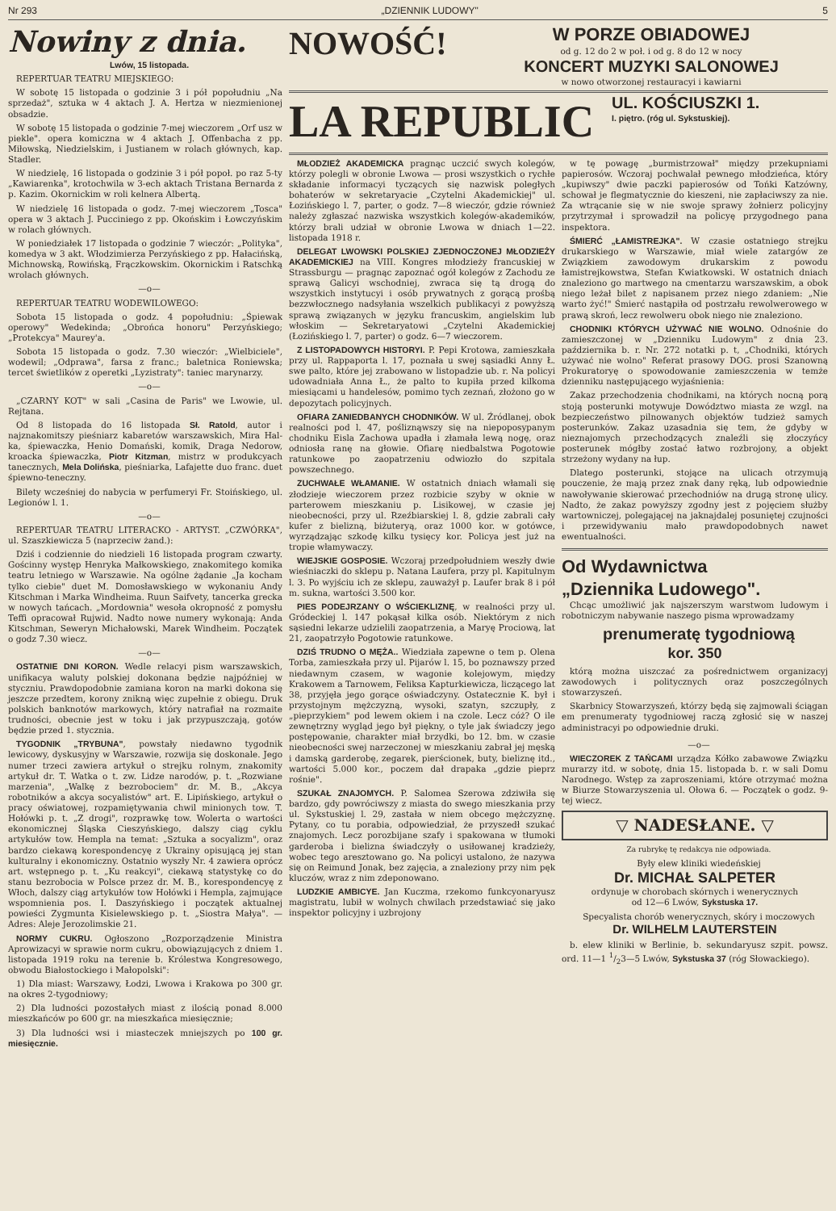Nr 293 „DZIENNIK LUDOWY" 5
Nowiny z dnia.
Lwów, 15 listopada.
REPERTUAR TEATRU MIEJSKIEGO:
W sobotę 15 listopada o godzinie 3 i pół popołudniu „Na sprzedaż", sztuka w 4 aktach J. A. Hertza w niezmienionej obsadzie.
W sobotę 15 listopada o godzinie 7-mej wieczorem „Orf usz w piekle". opera komiczna w 4 aktach J. Offenbacha z pp. Miłowską, Niedzielskim, i Justianem w rolach głównych, kap. Stadler.
W niedzielę, 16 listopada o godzinie 3 i pół popoł. po raz 5-ty „Kawiarenka", krotochwila w 3-ech aktach Tristana Bernarda z p. Kazim. Okornickim w roli kelnera Albertą.
W niedzielę 16 listopada o godz. 7-mej wieczorem „Tosca" opera w 3 aktach J. Pucciniego z pp. Okońskim i Łowczyńskim w rolach głównych.
W poniedziałek 17 listopada o godzinie 7 wieczór: „Polityka", komedya w 3 akt. Włodzimierza Perzyńskiego z pp. Hałacińską, Michnowską, Rowińską, Frączkowskim. Okornickim i Ratschką wrolach głównych.
—o—
REPERTUAR TEATRU WODEWILOWEGO:
Sobota 15 listopada o godz. 4 popołudniu: „Śpiewak operowy" Wedekinda; „Obrońca honoru" Perzyńskiego; „Protekcya" Maurey'a.
Sobota 15 listopada o godz. 7.30 wieczór: „Wielbiciele", wodewil; „Odprawa", farsa z franc.; baletnica Roniewska; tercet świetlików z operetki „Lyzistraty": taniec marynarzy.
—o—
„CZARNY KOT" w sali „Casina de Paris" we Lwowie, ul. Rejtana.
Od 8 listopada do 16 listopada Sł. Ratold, autor i najznakomitszy pieśniarz kabaretów warszawskich, Mira Hal-ka, śpiewaczka, Henio Domański, komik, Draga Nedorow, kroacka śpiewaczka, Piotr Kitzman, mistrz w produkcyach tanecznych, Mela Dolińska, pieśniarka, Lafajette duo franc. duet śpiewno-teneczny.
Bilety wcześniej do nabycia w perfumeryi Fr. Stoińskiego, ul. Legionów l. 1.
—o—
REPERTUAR TEATRU LITERACKO - ARTYST. „CZWÓRKA", ul. Szaszkiewicza 5 (naprzeciw żand.):
Dziś i codziennie do niedzieli 16 listopada program czwarty. Gościnny występ Henryka Małkowskiego, znakomitego komika teatru letniego w Warszawie. Na ogólne żądanie „Ja kocham tylko ciebie" duet M. Domosławskiego w wykonaniu Andy Kitschman i Marka Windheima. Ruun Saifvety, tancerka grecka w nowych tańcach. „Mordownia" wesoła okropność z pomysłu Teffi opracował Rujwid. Nadto nowe numery wykonają: Anda Kitschman, Seweryn Michałowski, Marek Windheim. Początek o godz 7.30 wiecz.
—o—
OSTATNIE DNI KORON. Wedle relacyi pism warszawskich, unifikacya waluty polskiej dokonana będzie najpóźniej w styczniu. Prawdopodobnie zamiana koron na marki dokona się jeszcze przedtem, korony znikną więc zupełnie z obiegu. Druk polskich banknotów markowych, który natrafiał na rozmaite trudności, obecnie jest w toku i jak przypuszczają, gotów będzie przed 1. stycznia.
TYGODNIK „TRYBUNA", powstały niedawno tygodnik lewicowy, dyskusyjny w Warszawie, rozwija się doskonale. Jego numer trzeci zawiera artykuł o strejku rolnym, znakomity artykuł dr. T. Watka o t. zw. Lidze narodów, p. t. „Rozwiane marzenia", „Walkę z bezrobociem" dr. M. B., „Akcya robotników a akcya socyalistów" art. E. Lipińskiego, artykuł o pracy oświatowej, rozpamiętywania chwil minionych tow. T. Hołówki p. t. „Z drogi", rozprawkę tow. Wolerta o wartości ekonomicznej Śląska Cieszyńskiego, dalszy ciąg cyklu artykułów tow. Hempla na temat: „Sztuka a socyalizm", oraz bardzo ciekawą korespondencyę z Ukrainy opisującą jej stan kulturalny i ekonomiczny. Ostatnio wyszły Nr. 4 zawiera oprócz art. wstępnego p. t. „Ku reakcyi", ciekawą statystykę co do stanu bezrobocia w Polsce przez dr. M. B., korespondencyę z Włoch, dalszy ciąg artykułów tow Hołówki i Hempla, zajmujące wspomnienia pos. I. Daszyńskiego i początek aktualnej powieści Zygmunta Kisielewskiego p. t. „Siostra Małya". — Adres: Aleje Jerozolimskie 21.
NORMY CUKRU. Ogłoszono „Rozporządzenie Ministra Aprowizacyi w sprawie norm cukru, obowiązujących z dniem 1. listopada 1919 roku na terenie b. Królestwa Kongresowego, obwodu Białostockiego i Małopolski":
1) Dla miast: Warszawy, Łodzi, Lwowa i Krakowa po 300 gr. na okres 2-tygodniowy;
2) Dla ludności pozostałych miast z ilością ponad 8.000 mieszkańców po 600 gr. na mieszkańca miesięcznie;
3) Dla ludności wsi i miasteczek mniejszych po 100 gr. miesięcznie.
NOWOŚĆ!
W PORZE OBIADOWEJ
od g. 12 do 2 w poł. i od g. 8 do 12 w nocy
KONCERT MUZYKI SALONOWEJ
w nowo otworzonej restauracyi i kawiarni
LA REPUBLIC
UL. KOŚCIUSZKI 1.
I. piętro. (róg ul. Sykstuskiej).
MŁODZIEŻ AKADEMICKA pragnąc uczcić swych kolegów, którzy polegli w obronie Lwowa — prosi wszystkich o rychłe składanie informacyi tyczących się nazwisk poległych bohaterów w sekretaryacie „Czytelni Akademickiej" ul. Łozińskiego l. 7, parter, o godz. 7—8 wieczór, gdzie również należy zgłaszać nazwiska wszystkich kolegów-akademików, którzy brali udział w obronie Lwowa w dniach 1—22. listopada 1918 r.
DELEGAT LWOWSKI POLSKIEJ ZJEDNOCZONEJ MŁODZIEŻY AKADEMICKIEJ na VIII. Kongres młodzieży francuskiej w Strassburgu — pragnąc zapoznać ogół kolegów z Zachodu ze sprawą Galicyi wschodniej, zwraca się tą drogą do wszystkich instytucyi i osób prywatnych z gorącą prośbą bezzwłocznego nadsyłania wszelkich publikacyi z powyższą sprawą związanych w języku francuskim, angielskim lub włoskim — Sekretaryatowi „Czytelni Akademickiej (Łozińskiego l. 7, parter) o godz. 6—7 wieczorem.
Z LISTOPADOWYCH HISTORYI. P. Pepi Krotowa, zamieszkała przy ul. Rappaporta l. 17, poznała u swej sąsiadki Anny Ł. swe palto, które jej zrabowano w listopadzie ub. r. Na policyi udowadniała Anna Ł., że palto to kupiła przed kilkoma miesiącami u handelesów, pomimo tych zeznań, złożono go w depozytach policyjnych.
OFIARA ZANIEDBANYCH CHODNIKÓW. W ul. Źródlanej, obok realności pod l. 47, pośliznąwszy się na niepoposypanym chodniku Eisla Zachowa upadła i złamała lewą nogę, oraz odniosła ranę na głowie. Ofiarę niedbalstwa Pogotowie ratunkowe po zaopatrzeniu odwiozło do szpitala powszechnego.
ZUCHWAŁE WŁAMANIE. W ostatnich dniach włamali się złodzieje wieczorem przez rozbicie szyby w oknie w parterowem mieszkaniu p. Lisikowej, w czasie jej nieobecności, przy ul. Rzeźbiarskiej l. 8, gdzie zabrali cały kufer z bielizną, biżuteryą, oraz 1000 kor. w gotówce, wyrządzając szkodę kilku tysięcy kor. Policya jest już na tropie włamywaczy.
WIEJSKIE GOSPOSIE. Wczoraj przedpołudniem weszły dwie wieśniaczki do sklepu p. Natana Laufera, przy pl. Kapitulnym l. 3. Po wyjściu ich ze sklepu, zauważył p. Laufer brak 8 i pół m. sukna, wartości 3.500 kor.
PIES PODEJRZANY O WŚCIEKLIZNĘ, w realności przy ul. Gródeckiej l. 147 pokąsał kilka osób. Niektórym z nich sąsiedni lekarze udzielili zaopatrzenia, a Maryę Prociową, lat 21, zaopatrzyło Pogotowie ratunkowe.
DZIŚ TRUDNO O MĘŻA.. Wiedziała zapewne o tem p. Olena Torba, zamieszkała przy ul. Pijarów l. 15, bo poznawszy przed niedawnym czasem, w wagonie kolejowym, między Krakowem a Tarnowem, Feliksa Kapturkiewicza, liczącego lat 38, przyjęła jego gorące oświadczyny. Ostatecznie K. był i przystojnym mężczyzną, wysoki, szatyn, szczupły, z „pieprzykiem" pod lewem okiem i na czole. Lecz cóż? O ile zewnętrzny wygląd jego był piękny, o tyle jak świadczy jego postępowanie, charakter miał brzydki, bo 12. bm. w czasie nieobecności swej narzeczonej w mieszkaniu zabrał jej męską i damską garderobę, zegarek, pierścionek, buty, bieliznę itd., wartości 5.000 kor., poczem dał drapaka „gdzie pieprz rośnie".
SZUKAŁ ZNAJOMYCH. P. Salomea Szerowa zdziwiła się bardzo, gdy powróciwszy z miasta do swego mieszkania przy ul. Sykstuskiej l. 29, zastała w niem obcego mężczyznę. Pytany, co tu porabia, odpowiedział, że przyszedł szukać znajomych. Lecz porozbijane szafy i spakowana w tłumoki garderoba i bielizna świadczyły o usiłowanej kradzieży, wobec tego aresztowano go. Na policyi ustalono, że nazywa się on Reimund Jonak, bez zajęcia, a znaleziony przy nim pęk kluczów, wraz z nim zdeponowano.
LUDZKIE AMBICYE. Jan Kuczma, rzekomo funkcyonaryusz magistratu, lubił w wolnych chwilach przedstawiać się jako inspektor policyjny i uzbrojony
w tę powagę „burmistrzował" między przekupniami papierosów. Wczoraj pochwalał pewnego młodzieńca, który „kupiwszy" dwie paczki papierosów od Tońki Katzówny, schował je flegmatycznie do kieszeni, nie zapłaciwszy za nie. Za wtrącanie się w nie swoje sprawy żołnierz policyjny przytrzymał i sprowadził na policyę przygodnego pana inspektora.
ŚMIERĆ „ŁAMISTREJKA". W czasie ostatniego strejku drukarskiego w Warszawie, miał wiele zatargów ze Związkiem zawodowym drukarskim z powodu łamistrejkowstwa, Stefan Kwiatkowski. W ostatnich dniach znaleziono go martwego na cmentarzu warszawskim, a obok niego leżał bilet z napisanem przez niego zdaniem: „Nie warto żyć!" Śmierć nastąpiła od postrzału rewolwerowego w prawą skroń, lecz rewolweru obok niego nie znaleziono.
CHODNIKI KTÓRYCH UŻYWAĆ NIE WOLNO. Odnośnie do zamieszczonej w „Dzienniku Ludowym" z dnia 23. października b. r. Nr. 272 notatki p. t, „Chodniki, których używać nie wolno" Referat prasowy DOG. prosi Szanowną Prokuratoryę o spowodowanie zamieszczenia w temże dzienniku następującego wyjaśnienia:
Zakaz przechodzenia chodnikami, na których nocną porą stoją posterunki motywuje Dowództwo miasta ze wzgl. na bezpieczeństwo pilnowanych objektów tudzież samych posterunków. Zakaz uzasadnia się tem, że gdyby w nieznajomych przechodzących znaleźli się złoczyńcy posterunek mógłby zostać łatwo rozbrojony, a objekt strzeżony wydany na łup.
Dlatego posterunki, stojące na ulicach otrzymują pouczenie, że mają przez znak dany ręką, lub odpowiednie nawoływanie skierować przechodniów na drugą stronę ulicy. Nadto, że zakaz powyższy zgodny jest z pojęciem służby wartowniczej, polegającej na jaknajdalej posuniętej czujności i przewidywaniu mało prawdopodobnych nawet ewentualności.
Od Wydawnictwa
„Dziennika Ludowego".
Chcąc umożliwić jak najszerszym warstwom ludowym i robotniczym nabywanie naszego pisma wprowadzamy
prenumeratę tygodniową
kor. 350
którą można uiszczać za pośrednictwem organizacyj zawodowych i politycznych oraz poszczególnych stowarzyszeń.
Skarbnicy Stowarzyszeń, którzy będą się zajmowali ściągan em prenumeraty tygodniowej raczą zgłosić się w naszej administracyi po odpowiednie druki.
—o—
WIECZOREK Z TAŃCAMI urządza Kółko zabawowe Związku murarzy itd. w sobotę, dnia 15. listopada b. r. w sali Domu Narodnego. Wstęp za zaproszeniami, które otrzymać można w Biurze Stowarzyszenia ul. Ołowa 6. — Początek o godz. 9-tej wiecz.
▽ NADESŁANE. ▽
Za rubrykę tę redakcya nie odpowiada.
Były elew kliniki wiedeńskiej
Dr. MICHAŁ SALPETER
ordynuje w chorobach skórnych i wenerycznych
od 12—6 Lwów, Sykstuska 17.
Specyalista chorób wenerycznych, skóry i moczowych
Dr. WILHELM LAUTERSTEIN
b. elew kliniki w Berlinie, b. sekundaryusz szpit. powsz. ord. 11—1 1/23—5 Lwów, Sykstuska 37 (róg Słowackiego).